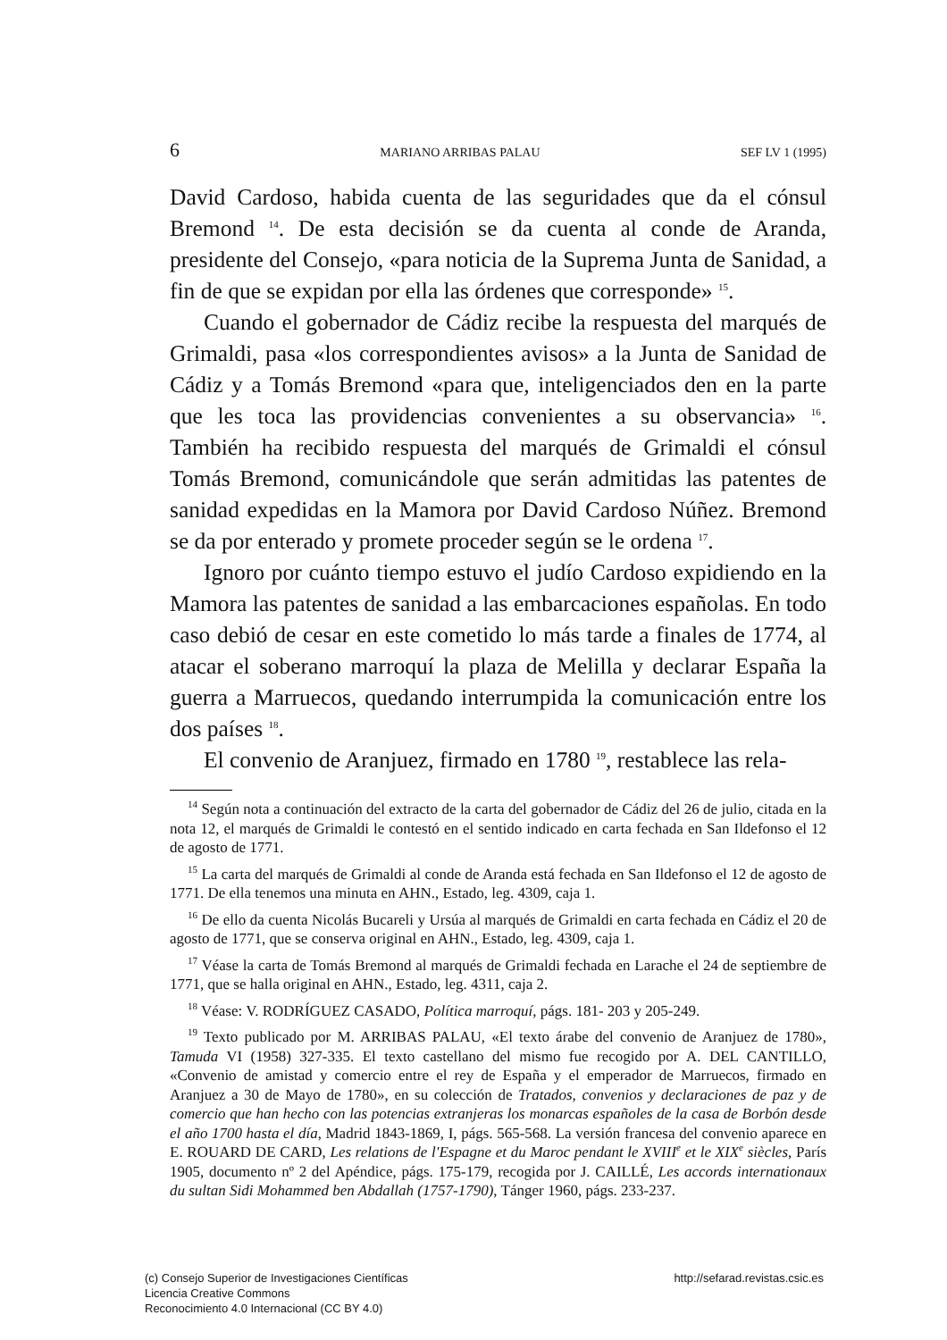6 MARIANO ARRIBAS PALAU SEF LV 1 (1995)
David Cardoso, habida cuenta de las seguridades que da el cónsul Bremond <sup>14</sup>. De esta decisión se da cuenta al conde de Aranda, presidente del Consejo, «para noticia de la Suprema Junta de Sanidad, a fin de que se expidan por ella las órdenes que corresponde» <sup>15</sup>.
Cuando el gobernador de Cádiz recibe la respuesta del marqués de Grimaldi, pasa «los correspondientes avisos» a la Junta de Sanidad de Cádiz y a Tomás Bremond «para que, inteligenciados den en la parte que les toca las providencias convenientes a su observancia» <sup>16</sup>. También ha recibido respuesta del marqués de Grimaldi el cónsul Tomás Bremond, comunicándole que serán admitidas las patentes de sanidad expedidas en la Mamora por David Cardoso Núñez. Bremond se da por enterado y promete proceder según se le ordena <sup>17</sup>.
Ignoro por cuánto tiempo estuvo el judío Cardoso expidiendo en la Mamora las patentes de sanidad a las embarcaciones españolas. En todo caso debió de cesar en este cometido lo más tarde a finales de 1774, al atacar el soberano marroquí la plaza de Melilla y declarar España la guerra a Marruecos, quedando interrumpida la comunicación entre los dos países <sup>18</sup>.
El convenio de Aranjuez, firmado en 1780 <sup>19</sup>, restablece las rela-
<sup>14</sup> Según nota a continuación del extracto de la carta del gobernador de Cádiz del 26 de julio, citada en la nota 12, el marqués de Grimaldi le contestó en el sentido indicado en carta fechada en San Ildefonso el 12 de agosto de 1771.
<sup>15</sup> La carta del marqués de Grimaldi al conde de Aranda está fechada en San Ildefonso el 12 de agosto de 1771. De ella tenemos una minuta en AHN., Estado, leg. 4309, caja 1.
<sup>16</sup> De ello da cuenta Nicolás Bucareli y Ursúa al marqués de Grimaldi en carta fechada en Cádiz el 20 de agosto de 1771, que se conserva original en AHN., Estado, leg. 4309, caja 1.
<sup>17</sup> Véase la carta de Tomás Bremond al marqués de Grimaldi fechada en Larache el 24 de septiembre de 1771, que se halla original en AHN., Estado, leg. 4311, caja 2.
<sup>18</sup> Véase: V. RODRÍGUEZ CASADO, Política marroquí, págs. 181- 203 y 205-249.
<sup>19</sup> Texto publicado por M. ARRIBAS PALAU, «El texto árabe del convenio de Aranjuez de 1780», Tamuda VI (1958) 327-335. El texto castellano del mismo fue recogido por A. DEL CANTILLO, «Convenio de amistad y comercio entre el rey de España y el emperador de Marruecos, firmado en Aranjuez a 30 de Mayo de 1780», en su colección de Tratados, convenios y declaraciones de paz y de comercio que han hecho con las potencias extranjeras los monarcas españoles de la casa de Borbón desde el año 1700 hasta el día, Madrid 1843-1869, I, págs. 565-568. La versión francesa del convenio aparece en E. ROUARD DE CARD, Les relations de l'Espagne et du Maroc pendant le XVIII<sup>e</sup> et le XIX<sup>e</sup> siècles, París 1905, documento nº 2 del Apéndice, págs. 175-179, recogida por J. CAILLÉ, Les accords internationaux du sultan Sidi Mohammed ben Abdallah (1757-1790), Tánger 1960, págs. 233-237.
(c) Consejo Superior de Investigaciones Científicas
Licencia Creative Commons
Reconocimiento 4.0 Internacional (CC BY 4.0)
http://sefarad.revistas.csic.es